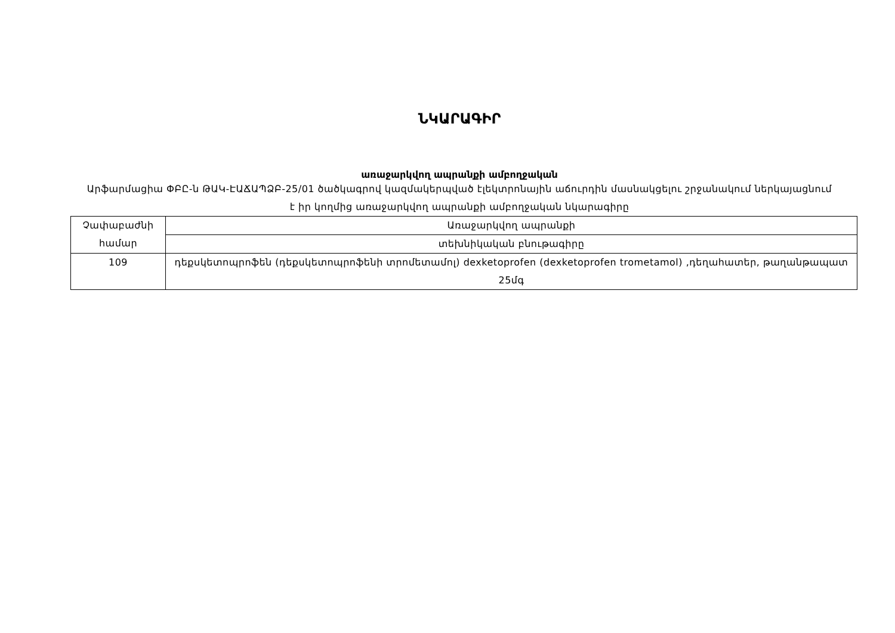ՆԿԱՐԱԳԻՐ
առաջարկվող ապրանքի ամբողջական
Արֆարմացիա ՓԲԸ-ն ԹԱԿ-ԷԱՃԱՊՁԲ-25/01 ծածկագրով կազմակերպված էլեկտրոնային աճուրդին մասնակցելու շրջանակում ներկայացնում է իր կողմից առաջարկվող ապրանքի ամբողջական նկարագիրը
| Չափաբաժնի համար | Առաջարկվող ապրանքի |
| | տեխնիկական բնութագիրը |
| 109 | դեքսկետոպրոֆեն (դեքսկետոպրոֆենի տրոմետամոլ) dexketoprofen (dexketoprofen trometamol) ,դեղահատեր, թաղանթապատ 25մգ |